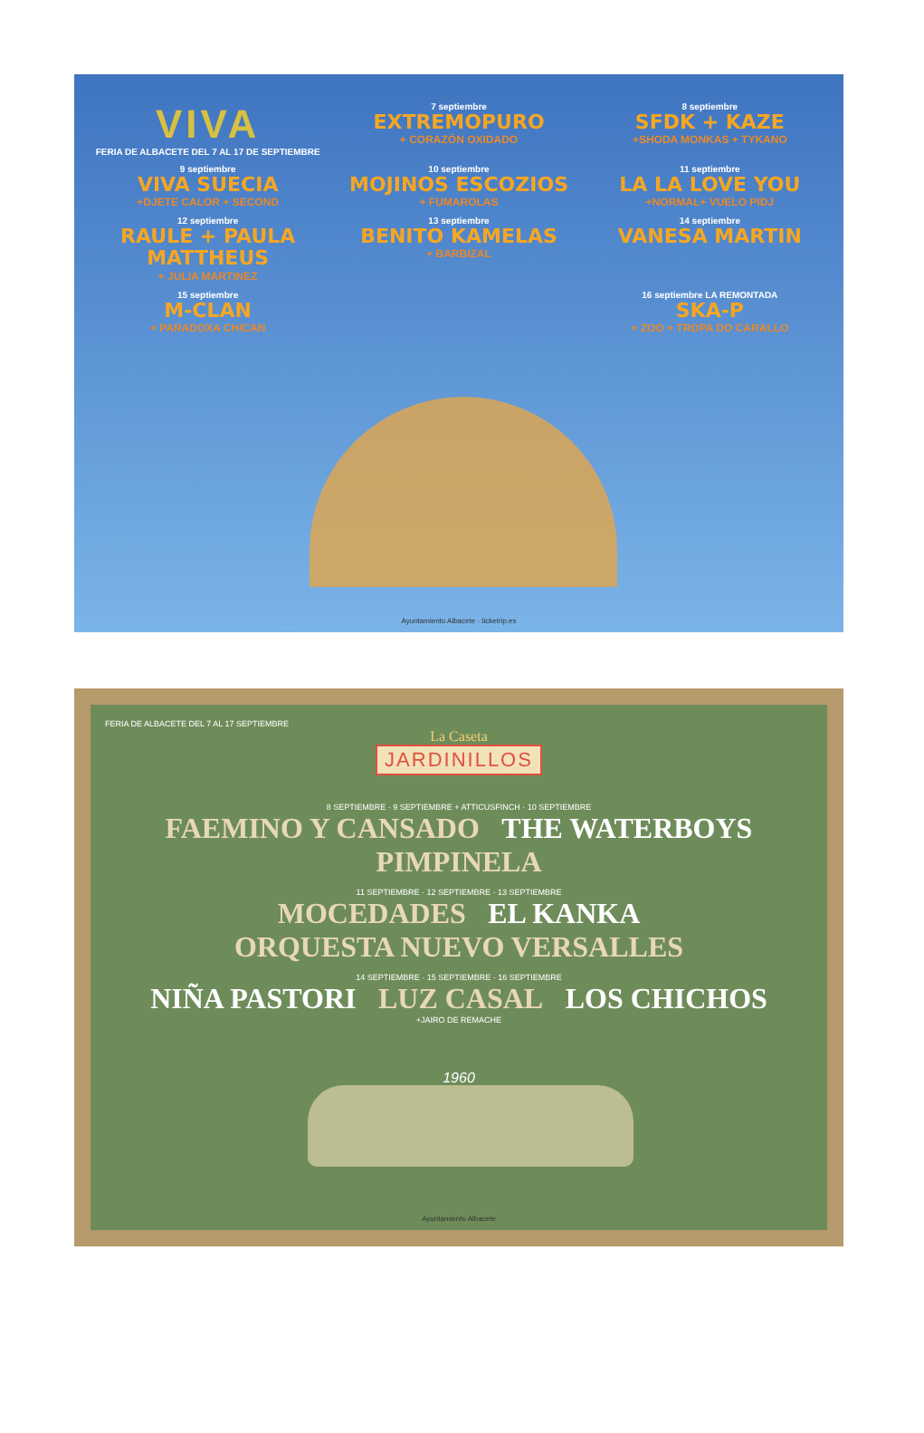VIVA
FERIA DE ALBACETE DEL 7 AL 17 DE SEPTIEMBRE
7 septiembre
EXTREMOPURO
+ CORAZÓN OXIDADO
8 septiembre
SFDK + KAZE
+SHODA MONKAS + TYKANO
9 septiembre
VIVA SUECIA
+DJETE CALOR + SECOND
10 septiembre
MOJINOS ESCOZIOS
+ FUMAROLAS
11 septiembre
LA LA LOVE YOU
+NORMAL+ VUELO PIDJ
12 septiembre
RAULE + PAULA MATTHEUS
+ JULIA MARTINEZ
13 septiembre
BENITO KAMELAS
+ BARBIZAL
14 septiembre
VANESA MARTIN
15 septiembre
M-CLAN
+ PARADOXA CHICAN
16 septiembre LA REMONTADA
SKA-P
+ ZOO + TROPA DO CARALLO
Ayuntamiento Albacete · ticketrip.es
FERIA DE ALBACETE DEL 7 AL 17 SEPTIEMBRE
La Caseta
JARDINILLOS
8 SEPTIEMBRE · 9 SEPTIEMBRE + ATTICUSFINCH · 10 SEPTIEMBRE
FAEMINO Y CANSADO THE WATERBOYS PIMPINELA
11 SEPTIEMBRE · 12 SEPTIEMBRE · 13 SEPTIEMBRE
MOCEDADES EL KANKA ORQUESTA NUEVO VERSALLES
14 SEPTIEMBRE · 15 SEPTIEMBRE · 16 SEPTIEMBRE
NIÑA PASTORI LUZ CASAL LOS CHICHOS
+JAIRO DE REMACHE
1960
Ayuntamiento Albacete